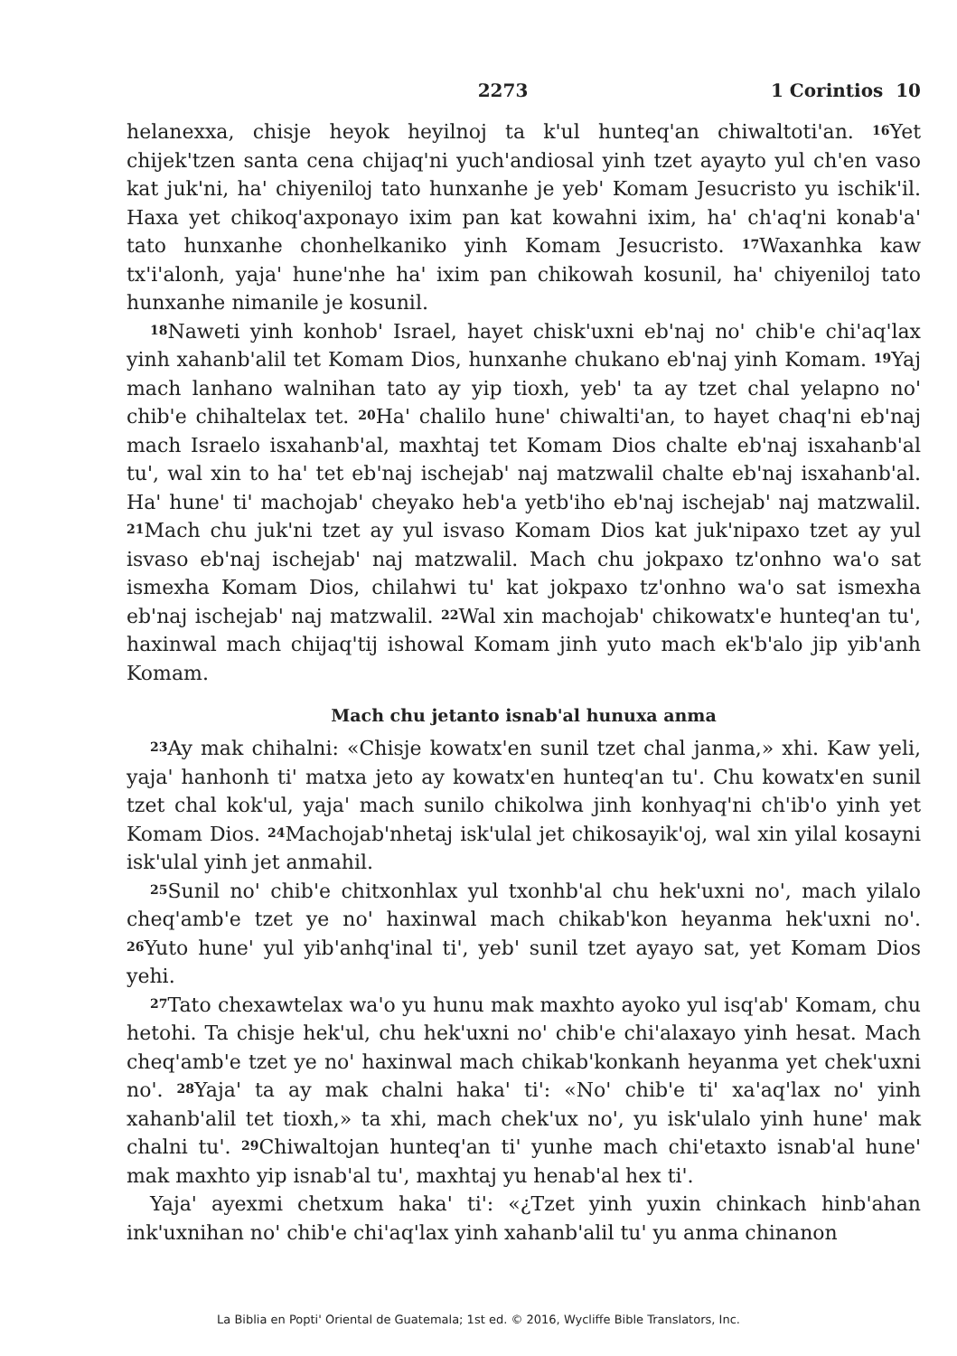2273 1 Corintios 10
helanexxa, chisje heyok heyilnoj ta k'ul hunteq'an chiwaltoti'an. <sup>16</sup>Yet chijek'tzen santa cena chijaq'ni yuch'andiosal yinh tzet ayayto yul ch'en vaso kat juk'ni, ha' chiyeniloj tato hunxanhe je yeb' Komam Jesucristo yu ischik'il. Haxa yet chikoq'axponayo ixim pan kat kowahni ixim, ha' ch'aq'ni konab'a' tato hunxanhe chonhelkaniko yinh Komam Jesucristo. <sup>17</sup>Waxanhka kaw tx'i'alonh, yaja' hune'nhe ha' ixim pan chikowah kosunil, ha' chiyeniloj tato hunxanhe nimanile je kosunil.
<sup>18</sup> Naweti yinh konhob' Israel, hayet chisk'uxni eb'naj no' chib'e chi'aq'lax yinh xahanb'alil tet Komam Dios, hunxanhe chukano eb'naj yinh Komam. <sup>19</sup>Yaj mach lanhano walnihan tato ay yip tioxh, yeb' ta ay tzet chal yelapno no' chib'e chihaltelax tet. <sup>20</sup>Ha' chalilo hune' chiwalti'an, to hayet chaq'ni eb'naj mach Israelo isxahanb'al, maxhtaj tet Komam Dios chalte eb'naj isxahanb'al tu', wal xin to ha' tet eb'naj ischejab' naj matzwalil chalte eb'naj isxahanb'al. Ha' hune' ti' machojab' cheyako heb'a yetb'iho eb'naj ischejab' naj matzwalil. <sup>21</sup>Mach chu juk'ni tzet ay yul isvaso Komam Dios kat juk'nipaxo tzet ay yul isvaso eb'naj ischejab' naj matzwalil. Mach chu jokpaxo tz'onhno wa'o sat ismexha Komam Dios, chilahwi tu' kat jokpaxo tz'onhno wa'o sat ismexha eb'naj ischejab' naj matzwalil. <sup>22</sup>Wal xin machojab' chikowatx'e hunteq'an tu', haxinwal mach chijaq'tij ishowal Komam jinh yuto mach ek'b'alo jip yib'anh Komam.
Mach chu jetanto isnab'al hunuxa anma
<sup>23</sup> Ay mak chihalni: «Chisje kowatx'en sunil tzet chal janma,» xhi. Kaw yeli, yaja' hanhonh ti' matxa jeto ay kowatx'en hunteq'an tu'. Chu kowatx'en sunil tzet chal kok'ul, yaja' mach sunilo chikolwa jinh konhyaq'ni ch'ib'o yinh yet Komam Dios. <sup>24</sup>Machojab'nhetaj isk'ulal jet chikosayik'oj, wal xin yilal kosayni isk'ulal yinh jet anmahil.
<sup>25</sup> Sunil no' chib'e chitxonhlax yul txonhb'al chu hek'uxni no', mach yilalo cheq'amb'e tzet ye no' haxinwal mach chikab'kon heyanma hek'uxni no'. <sup>26</sup>Yuto hune' yul yib'anhq'inal ti', yeb' sunil tzet ayayo sat, yet Komam Dios yehi.
<sup>27</sup> Tato chexawtelax wa'o yu hunu mak maxhto ayoko yul isq'ab' Komam, chu hetohi. Ta chisje hek'ul, chu hek'uxni no' chib'e chi'alaxayo yinh hesat. Mach cheq'amb'e tzet ye no' haxinwal mach chikab'konkanh heyanma yet chek'uxni no'. <sup>28</sup>Yaja' ta ay mak chalni haka' ti': «No' chib'e ti' xa'aq'lax no' yinh xahanb'alil tet tioxh,» ta xhi, mach chek'ux no', yu isk'ulalo yinh hune' mak chalni tu'. <sup>29</sup>Chiwaltojan hunteq'an ti' yunhe mach chi'etaxto isnab'al hune' mak maxhto yip isnab'al tu', maxhtaj yu henab'al hex ti'.
Yaja' ayexmi chetxum haka' ti': «¿Tzet yinh yuxin chinkach hinb'ahan ink'uxnihan no' chib'e chi'aq'lax yinh xahanb'alil tu' yu anma chinanon
La Biblia en Popti' Oriental de Guatemala; 1st ed. © 2016, Wycliffe Bible Translators, Inc.